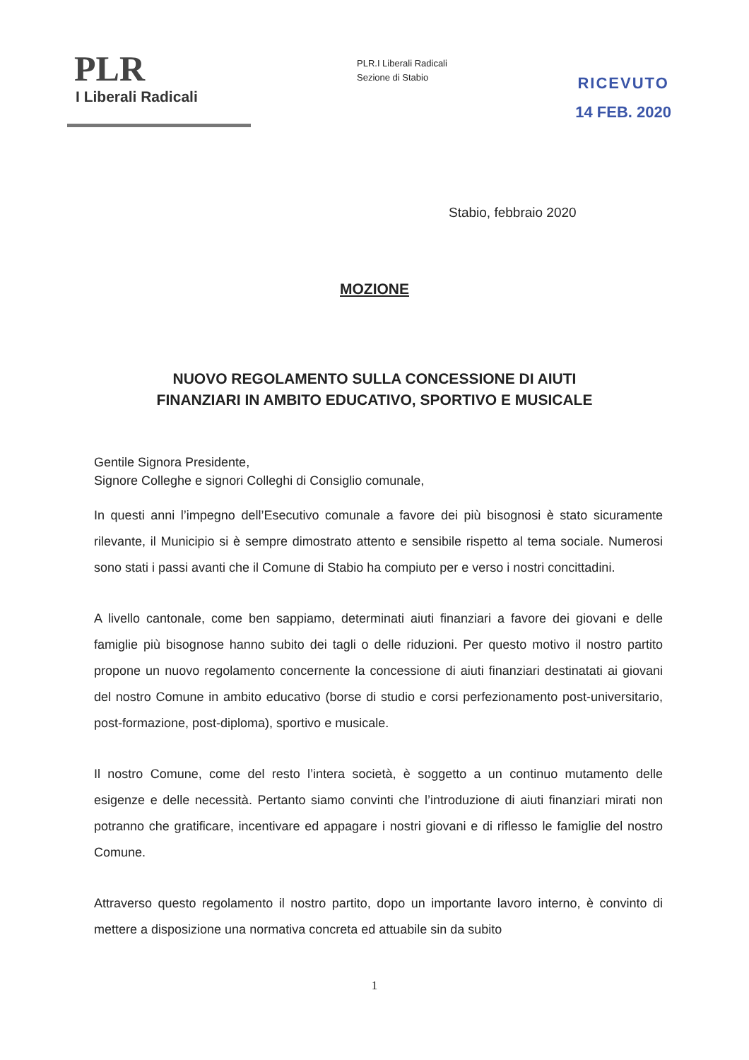PLR
I Liberali Radicali
PLR.I Liberali Radicali
Sezione di Stabio
RICEVUTO
14 FEB. 2020
Stabio, febbraio 2020
MOZIONE
NUOVO REGOLAMENTO SULLA CONCESSIONE DI AIUTI
FINANZIARI IN AMBITO EDUCATIVO, SPORTIVO E MUSICALE
Gentile Signora Presidente,
Signore Colleghe e signori Colleghi di Consiglio comunale,
In questi anni l’impegno dell’Esecutivo comunale a favore dei più bisognosi è stato sicuramente rilevante, il Municipio si è sempre dimostrato attento e sensibile rispetto al tema sociale. Numerosi sono stati i passi avanti che il Comune di Stabio ha compiuto per e verso i nostri concittadini.
A livello cantonale, come ben sappiamo, determinati aiuti finanziari a favore dei giovani e delle famiglie più bisognose hanno subito dei tagli o delle riduzioni. Per questo motivo il nostro partito propone un nuovo regolamento concernente la concessione di aiuti finanziari destinatati ai giovani del nostro Comune in ambito educativo (borse di studio e corsi perfezionamento post-universitario, post-formazione, post-diploma), sportivo e musicale.
Il nostro Comune, come del resto l’intera società, è soggetto a un continuo mutamento delle esigenze e delle necessità. Pertanto siamo convinti che l’introduzione di aiuti finanziari mirati non potranno che gratificare, incentivare ed appagare i nostri giovani e di riflesso le famiglie del nostro Comune.
Attraverso questo regolamento il nostro partito, dopo un importante lavoro interno, è convinto di mettere a disposizione una normativa concreta ed attuabile sin da subito
1